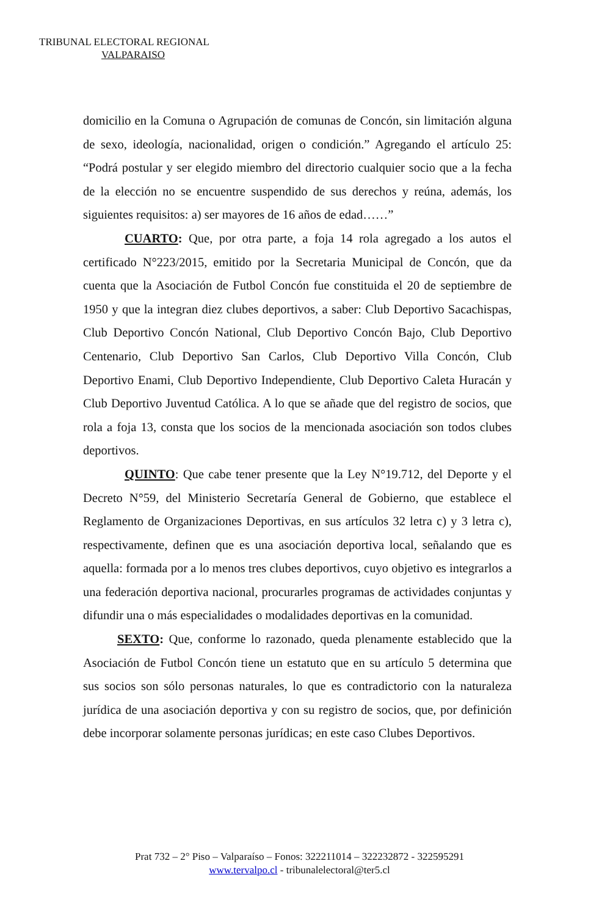TRIBUNAL ELECTORAL REGIONAL
VALPARAISO
domicilio en la Comuna o Agrupación de comunas de Concón, sin limitación alguna de sexo, ideología, nacionalidad, origen o condición.” Agregando el artículo 25: “Podrá postular y ser elegido miembro del directorio cualquier socio que a la fecha de la elección no se encuentre suspendido de sus derechos y reúna, además, los siguientes requisitos: a) ser mayores de 16 años de edad……”
CUARTO: Que, por otra parte, a foja 14 rola agregado a los autos el certificado N°223/2015, emitido por la Secretaria Municipal de Concón, que da cuenta que la Asociación de Futbol Concón fue constituida el 20 de septiembre de 1950 y que la integran diez clubes deportivos, a saber: Club Deportivo Sacachispas, Club Deportivo Concón National, Club Deportivo Concón Bajo, Club Deportivo Centenario, Club Deportivo San Carlos, Club Deportivo Villa Concón, Club Deportivo Enami, Club Deportivo Independiente, Club Deportivo Caleta Huracán y Club Deportivo Juventud Católica. A lo que se añade que del registro de socios, que rola a foja 13, consta que los socios de la mencionada asociación son todos clubes deportivos.
QUINTO: Que cabe tener presente que la Ley N°19.712, del Deporte y el Decreto N°59, del Ministerio Secretaría General de Gobierno, que establece el Reglamento de Organizaciones Deportivas, en sus artículos 32 letra c) y 3 letra c), respectivamente, definen que es una asociación deportiva local, señalando que es aquella: formada por a lo menos tres clubes deportivos, cuyo objetivo es integrarlos a una federación deportiva nacional, procurarles programas de actividades conjuntas y difundir una o más especialidades o modalidades deportivas en la comunidad.
SEXTO: Que, conforme lo razonado, queda plenamente establecido que la Asociación de Futbol Concón tiene un estatuto que en su artículo 5 determina que sus socios son sólo personas naturales, lo que es contradictorio con la naturaleza jurídica de una asociación deportiva y con su registro de socios, que, por definición debe incorporar solamente personas jurídicas; en este caso Clubes Deportivos.
Prat 732 – 2° Piso – Valparaíso – Fonos: 322211014 – 322232872 - 322595291
www.tervalpo.cl - tribunalelectoral@ter5.cl